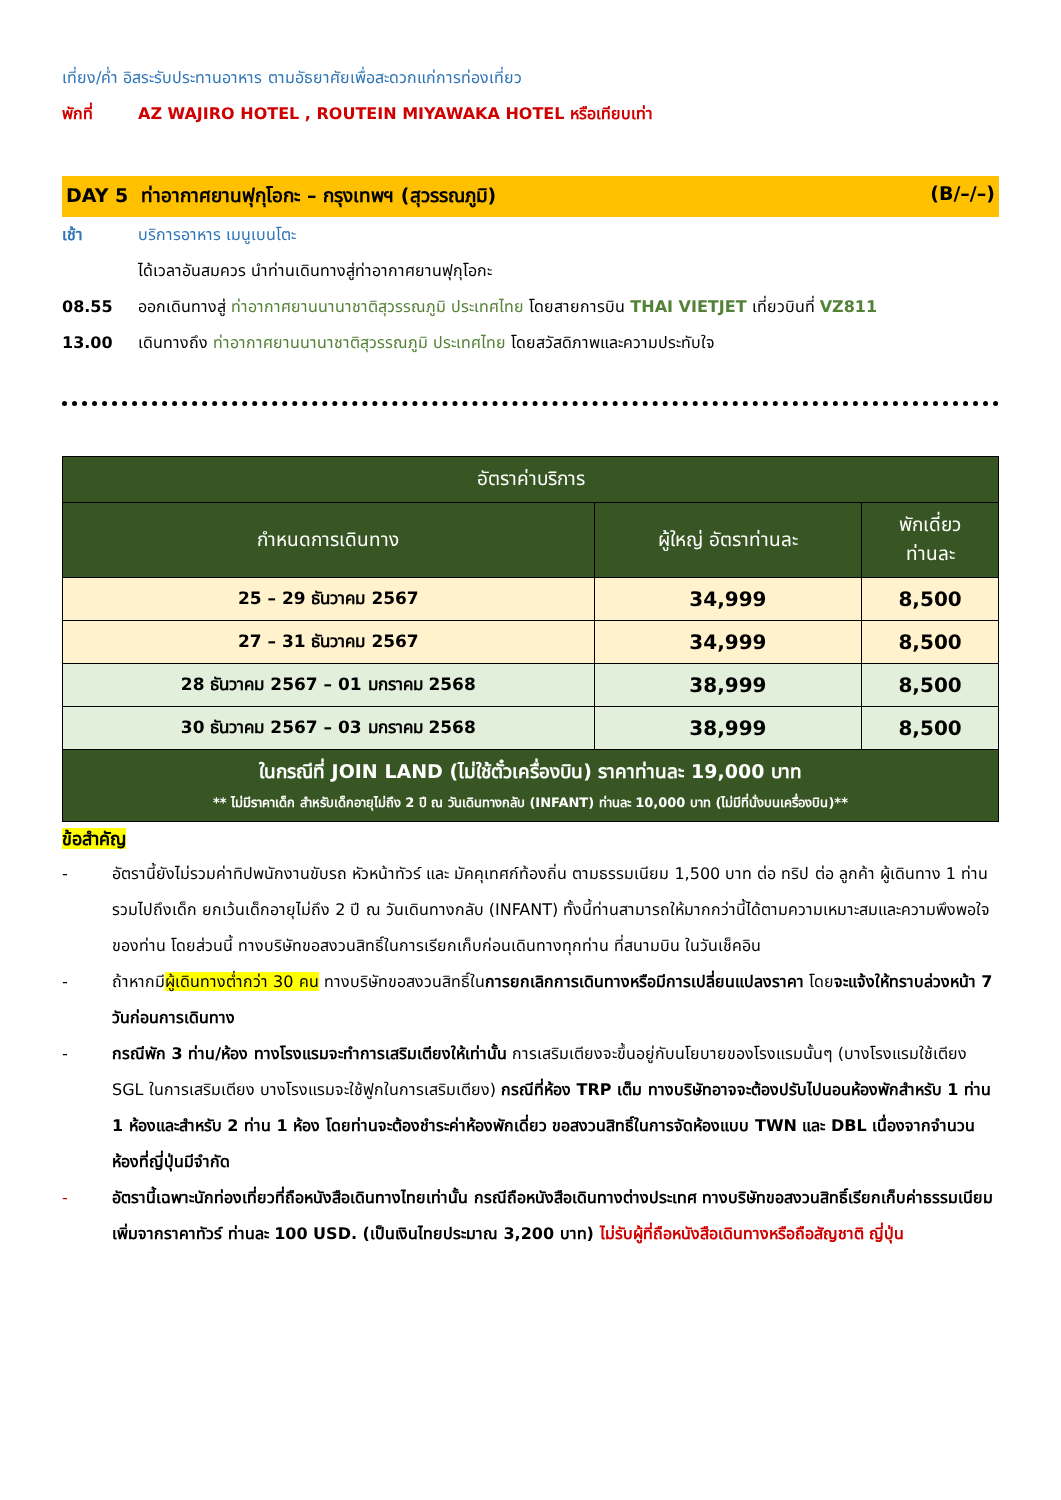เที่ยง/ค่ำ อิสระรับประทานอาหาร ตามอัธยาศัยเพื่อสะดวกแก่การท่องเที่ยว
พักที่ AZ WAJIRO HOTEL , ROUTEIN MIYAWAKA HOTEL หรือเทียบเท่า
DAY 5 ท่าอากาศยานฟุกุโอกะ – กรุงเทพฯ (สุวรรณภูมิ) (B/–/–)
เช้า บริการอาหาร เมนูเบนโตะ
ได้เวลาอันสมควร นำท่านเดินทางสู่ท่าอากาศยานฟุกุโอกะ
08.55 ออกเดินทางสู่ ท่าอากาศยานนานาชาติสุวรรณภูมิ ประเทศไทย โดยสายการบิน THAI VIETJET เที่ยวบินที่ VZ811
13.00 เดินทางถึง ท่าอากาศยานนานาชาติสุวรรณภูมิ ประเทศไทย โดยสวัสดิภาพและความประทับใจ
| อัตราค่าบริการ | | |
| --- | --- | --- |
| กำหนดการเดินทาง | ผู้ใหญ่ อัตราท่านละ | พักเดี่ยว ท่านละ |
| 25 – 29 ธันวาคม 2567 | 34,999 | 8,500 |
| 27 – 31 ธันวาคม 2567 | 34,999 | 8,500 |
| 28 ธันวาคม 2567 – 01 มกราคม 2568 | 38,999 | 8,500 |
| 30 ธันวาคม 2567 – 03 มกราคม 2568 | 38,999 | 8,500 |
| ในกรณีที่ JOIN LAND (ไม่ใช้ตั๋วเครื่องบิน) ราคาท่านละ 19,000 บาท ** ไม่มีราคาเด็ก สำหรับเด็กอายุไม่ถึง 2 ปี ณ วันเดินทางกลับ (INFANT) ท่านละ 10,000 บาท (ไม่มีที่นั่งบนเครื่องบิน)** | | |
ข้อสำคัญ
- อัตรานี้ยังไม่รวมค่าทิปพนักงานขับรถ หัวหน้าทัวร์ และ มัคคุเทศก์ท้องถิ่น ตามธรรมเนียม 1,500 บาท ต่อ ทริป ต่อ ลูกค้า ผู้เดินทาง 1 ท่าน รวมไปถึงเด็ก ยกเว้นเด็กอายุไม่ถึง 2 ปี ณ วันเดินทางกลับ (INFANT) ทั้งนี้ท่านสามารถให้มากกว่านี้ได้ตามความเหมาะสมและความพึงพอใจของท่าน โดยส่วนนี้ ทางบริษัทขอสงวนสิทธิ์ในการเรียกเก็บก่อนเดินทางทุกท่าน ที่สนามบิน ในวันเช็คอิน
- ถ้าหากมีผู้เดินทางต่ำกว่า 30 คน ทางบริษัทขอสงวนสิทธิ์ในการยกเลิกการเดินทางหรือมีการเปลี่ยนแปลงราคา โดยจะแจ้งให้ทราบล่วงหน้า 7 วันก่อนการเดินทาง
- กรณีพัก 3 ท่าน/ห้อง ทางโรงแรมจะทำการเสริมเตียงให้เท่านั้น การเสริมเตียงจะขึ้นอยู่กับนโยบายของโรงแรมนั้นๆ (บางโรงแรมใช้เตียง SGL ในการเสริมเตียง บางโรงแรมจะใช้ฟูกในการเสริมเตียง) กรณีที่ห้อง TRP เต็ม ทางบริษัทอาจจะต้องปรับไปนอนห้องพักสำหรับ 1 ท่าน 1 ห้องและสำหรับ 2 ท่าน 1 ห้อง โดยท่านจะต้องชำระค่าห้องพักเดี่ยว ขอสงวนสิทธิ์ในการจัดห้องแบบ TWN และ DBL เนื่องจากจำนวนห้องที่ญี่ปุ่นมีจำกัด
- อัตรานี้เฉพาะนักท่องเที่ยวที่ถือหนังสือเดินทางไทยเท่านั้น กรณีถือหนังสือเดินทางต่างประเทศ ทางบริษัทขอสงวนสิทธิ์เรียกเก็บค่าธรรมเนียมเพิ่มจากราคาทัวร์ ท่านละ 100 USD. (เป็นเงินไทยประมาณ 3,200 บาท) ไม่รับผู้ที่ถือหนังสือเดินทางหรือถือสัญชาติ ญี่ปุ่น